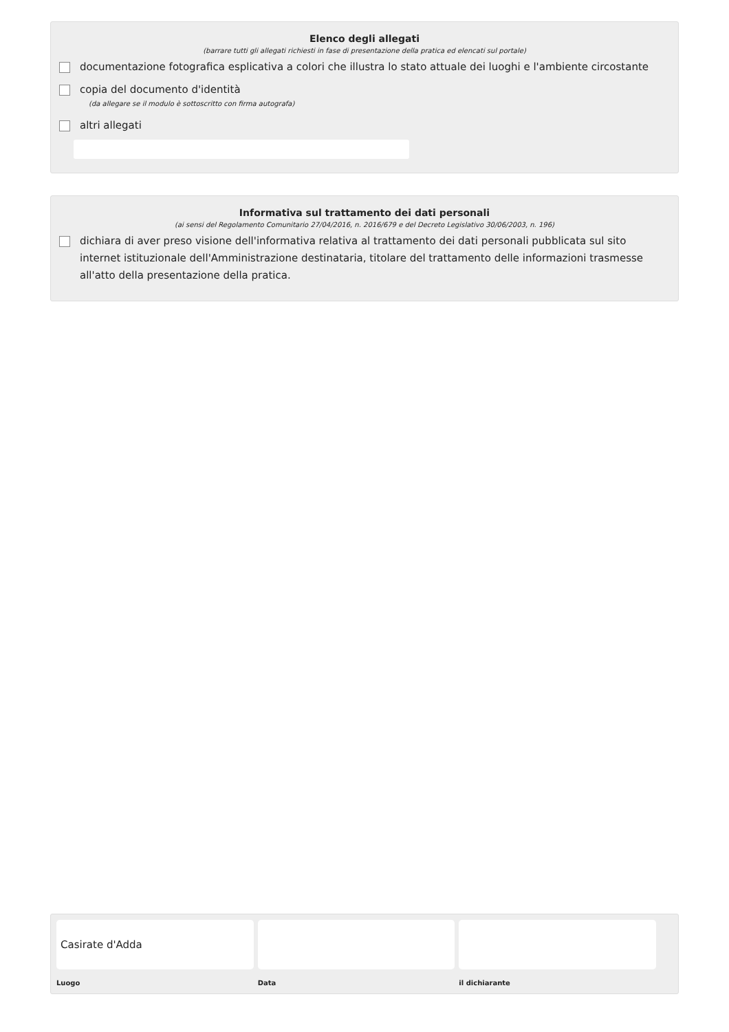Elenco degli allegati
(barrare tutti gli allegati richiesti in fase di presentazione della pratica ed elencati sul portale)
documentazione fotografica esplicativa a colori che illustra lo stato attuale dei luoghi e l'ambiente circostante
copia del documento d'identità
(da allegare se il modulo è sottoscritto con firma autografa)
altri allegati
Informativa sul trattamento dei dati personali
(ai sensi del Regolamento Comunitario 27/04/2016, n. 2016/679 e del Decreto Legislativo 30/06/2003, n. 196)
dichiara di aver preso visione dell'informativa relativa al trattamento dei dati personali pubblicata sul sito internet istituzionale dell'Amministrazione destinataria, titolare del trattamento delle informazioni trasmesse all'atto della presentazione della pratica.
Casirate d'Adda
Luogo
Data il dichiarante